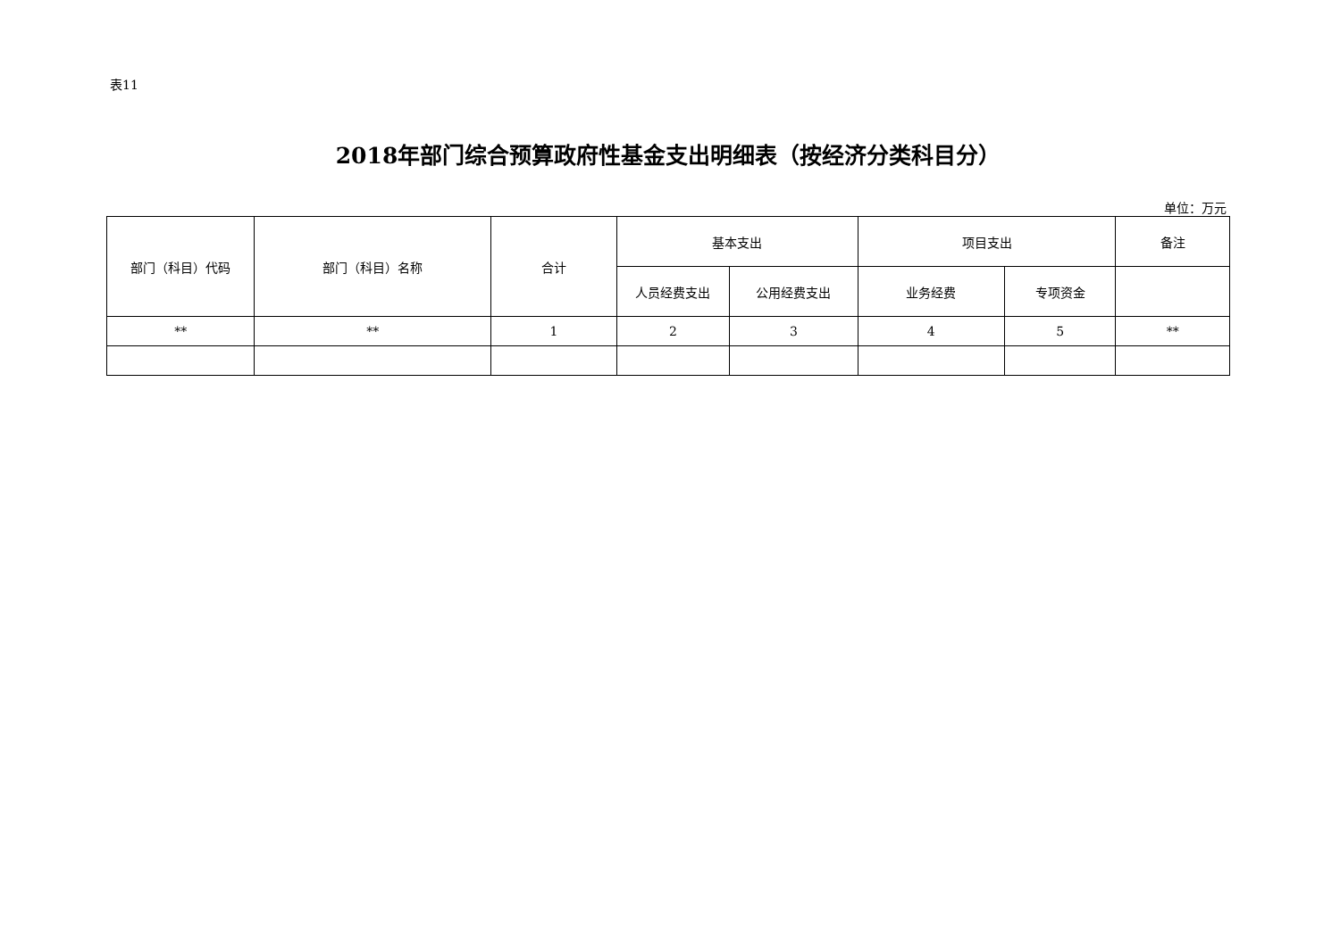表11
2018年部门综合预算政府性基金支出明细表（按经济分类科目分）
单位：万元
| 部门（科目）代码 | 部门（科目）名称 | 合计 | 基本支出 | | 项目支出 | | 备注 |
| --- | --- | --- | --- | --- | --- | --- | --- |
| | | | 人员经费支出 | 公用经费支出 | 业务经费 | 专项资金 | |
| ** | ** | 1 | 2 | 3 | 4 | 5 | ** |